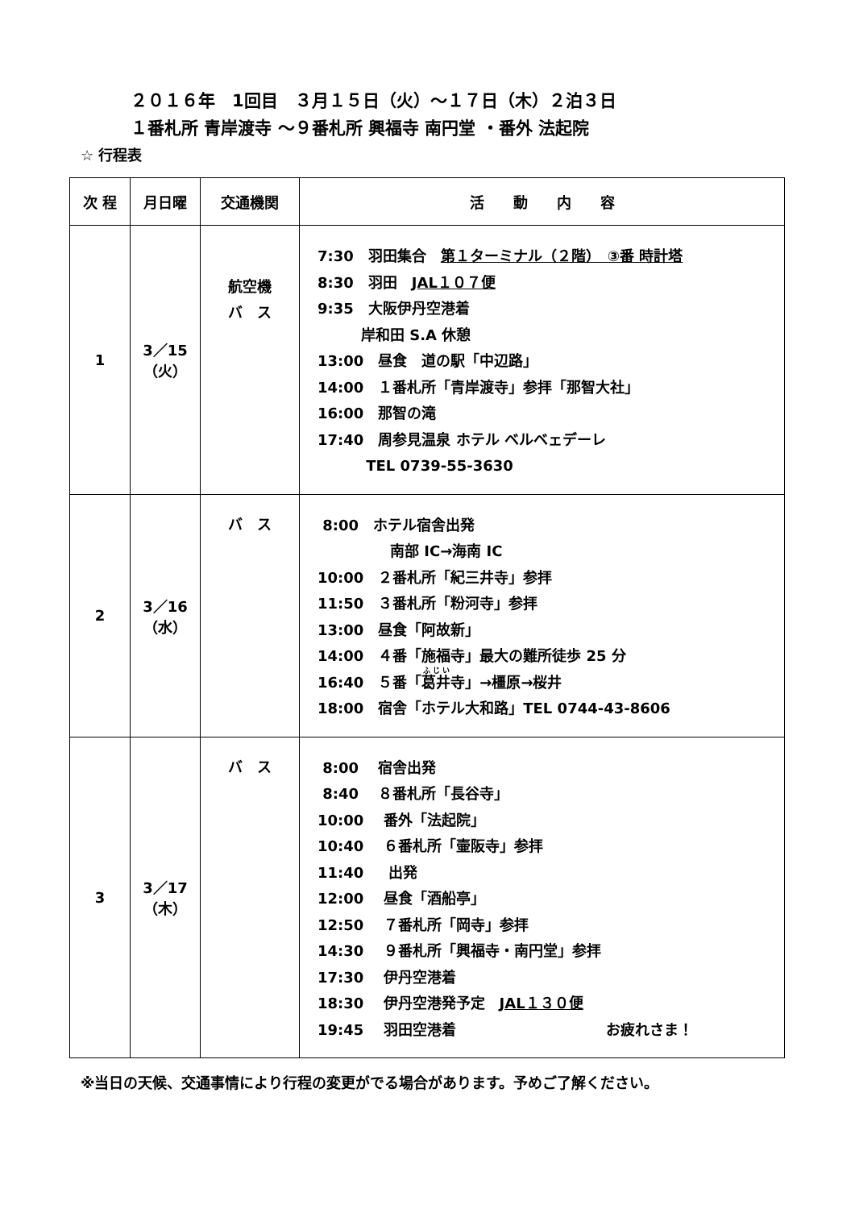２０１６年　1回目　３月１５日（火）～１７日（木）２泊３日
１番札所 青岸渡寺 ～９番札所 興福寺 南円堂 ・番外 法起院
☆ 行程表
| 次 程 | 月日曜 | 交通機関 | 活 動 内 容 |
| --- | --- | --- | --- |
| 1 | 3／15 （火） | 航空機 バ ス | 7:30 羽田集合 第１ターミナル（２階） ③番 時計塔 8:30 羽田 JAL１０７便 9:35 大阪伊丹空港着 岸和田 S.A 休憩 13:00 昼食 道の駅「中辺路」 14:00 １番札所「青岸渡寺」参拝「那智大社」 16:00 那智の滝 17:40 周参見温泉 ホテル ベルベェデーレ TEL 0739‐55‐3630 |
| 2 | 3／16 （水） | バ ス | 8:00 ホテル宿舎出発 南部 IC→海南 IC 10:00 ２番札所「紀三井寺」参拝 11:50 ３番札所「粉河寺」参拝 13:00 昼食「阿故新」 14:00 ４番「施福寺」最大の難所徒歩 25 分 16:40 ５番「 葛井 寺」→橿原→桜井 18:00 宿舎「ホテル大和路」TEL 0744‐43‐8606 |
| 3 | 3／17 （木） | バ ス | 8:00 宿舎出発 8:40 ８番札所「長谷寺」 10:00 番外「法起院」 10:40 ６番札所「壷阪寺」参拝 11:40 出発 12:00 昼食「酒船亭」 12:50 ７番札所「岡寺」参拝 14:30 ９番札所「興福寺・南円堂」参拝 17:30 伊丹空港着 18:30 伊丹空港発予定 JAL１３０便 19:45 羽田空港着 お疲れさま！ |
※当日の天候、交通事情により行程の変更がでる場合があります。予めご了解ください。